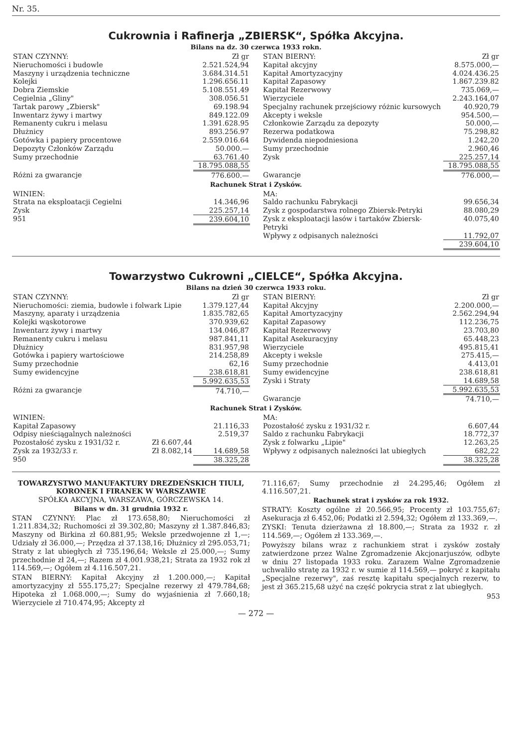Nr. 35.
Cukrownia i Rafinerja „ZBIERSK“, Spółka Akcyjna.
Bilans na dz. 30 czerwca 1933 rokn.
| STAN CZYNNY: | Zł gr |
| Nieruchomości i budowle | 2.521.524,94 |
| Maszyny i urządzenia techniczne | 3.684.314.51 |
| Kolejki | 1.296.656.11 |
| Dobra Ziemskie | 5.108.551.49 |
| Cegielnia „Gliny" | 308.056.51 |
| Tartak parowy „Zbiersk" | 69.198.94 |
| Inwentarz żywy i martwy | 849.122.09 |
| Remanenty cukru i melasu | 1.391.628.95 |
| Dłużnicy | 893.256.97 |
| Gotówka i papiery procentowe | 2.559.016.64 |
| Depozyty Członków Zarządu | 50.000.— |
| Sumy przechodnie | 63.761.40 |
| | 18.795.088,55 |
| Różni za gwarancje | 776.600.— |
| STAN BIERNY: | Zł gr |
| Kapitał akcyjny | 8.575.000,— |
| Kapitał Amortyzacyjny | 4.024.436.25 |
| Kapitał Zapasowy | 1.867.239.82 |
| Kapitał Rezerwowy | 735.069,— |
| Wierzyciele | 2.243.164,07 |
| Specjalny rachunek przejściowy różnic kursowych | 40.920,79 |
| Akcepty i weksle | 954.500,— |
| Członkowie Zarządu za depozyty | 50.000,— |
| Rezerwa podatkowa | 75.298,82 |
| Dywidenda niepodniesiona | 1.242,20 |
| Sumy przechodnie | 2.960,46 |
| Zysk | 225.257,14 |
| | 18.795.088,55 |
| Gwarancje | 776.000,— |
Rachunek Strat i Zysków.
| WINIEN: | |
| Strata na eksploatacji Cegielni | 14.346,96 |
| Zysk | 225.257,14 |
| 951 | 239.604,10 |
| MA: | |
| Saldo rachunku Fabrykacji | 99.656,34 |
| Zysk z gospodarstwa rolnego Zbiersk-Petryki | 88.080,29 |
| Zysk z eksploatacji lasów i tartaków Zbiersk-Petryki | 40.075,40 |
| Wpływy z odpisanych należności | 11.792,07 |
| | 239.604,10 |
Towarzystwo Cukrowni „CIELCE“, Spółka Akcyjna.
Bilans na dzień 30 czerwca 1933 roku.
| STAN CZYNNY: | Zł gr |
| Nieruchomości: ziemia, budowle i folwark Lipie | 1.379.127,44 |
| Maszyny, aparaty i urządzenia | 1.835.782,65 |
| Kolejki wąskotorowe | 370.939,62 |
| Inwentarz żywy i martwy | 134.046,87 |
| Remanenty cukru i melasu | 987.841,11 |
| Dłużnicy | 831.957,98 |
| Gotówka i papiery wartościowe | 214.258,89 |
| Sumy przechodnie | 62,16 |
| Sumy ewidencyjne | 238.618,81 |
| | 5.992.635,53 |
| Różni za gwarancje | 74.710,— |
| STAN BIERNY: | Zł gr |
| Kapitał Akcyjny | 2.200.000,— |
| Kapitał Amortyzacyjny | 2.562.294,94 |
| Kapitał Zapasowy | 112.236,75 |
| Kapitał Rezerwowy | 23.703,80 |
| Kapitał Asekuracyjny | 65.448,23 |
| Wierzyciele | 495.815,41 |
| Akcepty i weksle | 275.415,— |
| Sumy przechodnie | 4.413,01 |
| Sumy ewidencyjne | 238.618,81 |
| Zyski i Straty | 14.689,58 |
| | 5.992.635,53 |
| Gwarancje | 74.710,— |
Rachunek Strat i Zysków.
| WINIEN: | | |
| Kapitał Zapasowy | | 21.116,33 |
| Odpisy nieściągalnych należności | | 2.519,37 |
| Pozostałość zysku z 1931/32 r. | Zł 6.607,44 | |
| Zysk za 1932/33 r. | Zł 8.082,14 | 14.689,58 |
| 950 | | 38.325,28 |
| MA: | |
| Pozostałość zysku z 1931/32 r. | 6.607,44 |
| Saldo z rachunku Fabrykacji | 18.772,37 |
| Zysk z folwarku „Lipie" | 12.263,25 |
| Wpływy z odpisanych należności lat ubiegłych | 682,22 |
| | 38.325,28 |
TOWARZYSTWO MANUFAKTURY DREZDEŃSKICH TIULI, KORONEK I FIRANEK W WARSZAWIE
SPÓŁKA AKCYJNA, WARSZAWA, GÓRCZEWSKA 14.
Bilans w dn. 31 grudnia 1932 r.
STAN CZYNNY: Plac zł 173.658,80; Nieruchomości zł 1.211.834,32; Ruchomości zł 39.302,80; Maszyny zł 1.387.846,83; Maszyny od Birkina zł 60.881,95; Weksle przedwojenne zł 1,—; Udziały zł 36.000,—; Przędza zł 37.138,16; Dłużnicy zł 295.053,71; Straty z lat ubiegłych zł 735.196,64; Weksle zł 25.000,—; Sumy przechodnie zł 24,—; Razem zł 4.001.938,21; Strata za 1932 rok zł 114.569,—; Ogółem zł 4.116.507,21.
STAN BIERNY: Kapitał Akcyjny zł 1.200.000,—; Kapitał amortyzacyjny zł 555.175,27; Specjalne rezerwy zł 479.784,68; Hipoteka zł 1.068.000,—; Sumy do wyjaśnienia zł 7.660,18; Wierzyciele zł 710.474,95; Akcepty zł
71.116,67; Sumy przechodnie zł 24.295,46; Ogółem zł 4.116.507,21.
Rachunek strat i zysków za rok 1932.
STRATY: Koszty ogólne zł 20.566,95; Procenty zł 103.755,67; Asekuracja zł 6.452,06; Podatki zł 2.594,32; Ogółem zł 133.369,—.
ZYSKI: Tenuta dzierżawna zł 18.800,—; Strata za 1932 r. zł 114.569,—; Ogółem zł 133.369,—.
Powyższy bilans wraz z rachunkiem strat i zysków zostały zatwierdzone przez Walne Zgromadzenie Akcjonarjuszów, odbyte w dniu 27 listopada 1933 roku. Zarazem Walne Zgromadzenie uchwaliło stratę za 1932 r. w sumie zł 114.569,— pokryć z kapitału „Specjalne rezerwy", zaś resztę kapitału specjalnych rezerw, to jest zł 365.215,68 użyć na część pokrycia strat z lat ubiegłych.
953
— 272 —